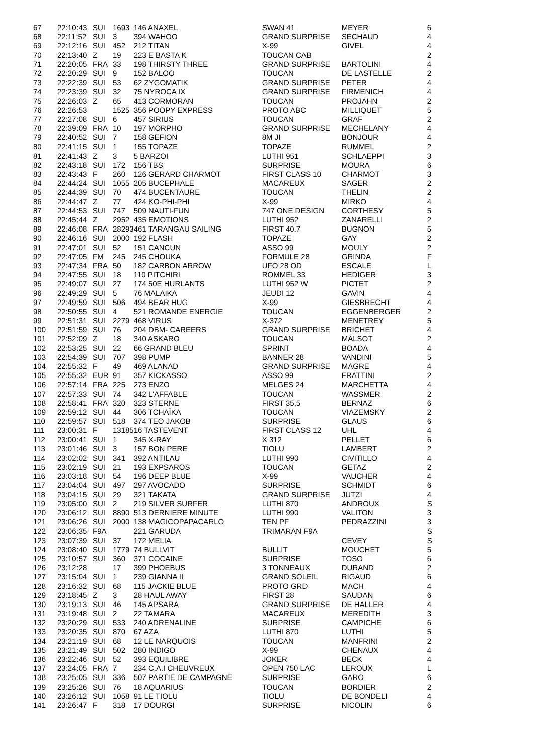| 67 | 22:10:43 | SUI | 1693 | 146 ANAXEL | SWAN 41 | MEYER | 6 |
| 68 | 22:11:52 | SUI | 3 | 394 WAHOO | GRAND SURPRISE | SECHAUD | 4 |
| 69 | 22:12:16 | SUI | 452 | 212 TITAN | X-99 | GIVEL | 4 |
| 70 | 22:13:40 | Z | 19 | 223 E BASTA K | TOUCAN CAB | | 2 |
| 71 | 22:20:05 | FRA | 33 | 198 THIRSTY THREE | GRAND SURPRISE | BARTOLINI | 4 |
| 72 | 22:20:29 | SUI | 9 | 152 BALOO | TOUCAN | DE LASTELLE | 2 |
| 73 | 22:22:39 | SUI | 53 | 62 ZYGOMATIK | GRAND SURPRISE | PETER | 4 |
| 74 | 22:23:39 | SUI | 32 | 75 NYROCA IX | GRAND SURPRISE | FIRMENICH | 4 |
| 75 | 22:26:03 | Z | 65 | 413 CORMORAN | TOUCAN | PROJAHN | 2 |
| 76 | 22:26:53 | | 1525 | 356 POOPY EXPRESS | PROTO ABC | MILLIQUET | 5 |
| 77 | 22:27:08 | SUI | 6 | 457 SIRIUS | TOUCAN | GRAF | 2 |
| 78 | 22:39:09 | FRA | 10 | 197 MORPHO | GRAND SURPRISE | MECHELANY | 4 |
| 79 | 22:40:52 | SUI | 7 | 158 GEFION | 8M JI | BONJOUR | 4 |
| 80 | 22:41:15 | SUI | 1 | 155 TOPAZE | TOPAZE | RUMMEL | 2 |
| 81 | 22:41:43 | Z | 3 | 5 BARZOI | LUTHI 951 | SCHLAEPPI | 3 |
| 82 | 22:43:18 | SUI | 172 | 156 TBS | SURPRISE | MOURA | 6 |
| 83 | 22:43:43 | F | 260 | 126 GERARD CHARMOT | FIRST CLASS 10 | CHARMOT | 3 |
| 84 | 22:44:24 | SUI | 1055 | 205 BUCEPHALE | MACAREUX | SAGER | 2 |
| 85 | 22:44:39 | SUI | 70 | 474 BUCENTAURE | TOUCAN | THELIN | 2 |
| 86 | 22:44:47 | Z | 77 | 424 KO-PHI-PHI | X-99 | MIRKO | 4 |
| 87 | 22:44:53 | SUI | 747 | 509 NAUTI-FUN | 747 ONE DESIGN | CORTHESY | 5 |
| 88 | 22:45:44 | Z | 2952 | 435 EMOTIONS | LUTHI 952 | ZANARELLI | 2 |
| 89 | 22:46:08 | FRA | 28293 | 461 TARANGAU SAILING | FIRST 40.7 | BUGNON | 5 |
| 90 | 22:46:16 | SUI | 2000 | 192 FLASH | TOPAZE | GAY | 2 |
| 91 | 22:47:01 | SUI | 52 | 151 CANCUN | ASSO 99 | MOULY | 2 |
| 92 | 22:47:05 | FM | 245 | 245 CHOUKA | FORMULE 28 | GRINDA | F |
| 93 | 22:47:34 | FRA | 50 | 182 CARBON ARROW | UFO 28 OD | ESCALE | L |
| 94 | 22:47:55 | SUI | 18 | 110 PITCHIRI | ROMMEL 33 | HEDIGER | 3 |
| 95 | 22:49:07 | SUI | 27 | 174 50E HURLANTS | LUTHI 952 W | PICTET | 2 |
| 96 | 22:49:29 | SUI | 5 | 76 MALAIKA | JEUDI 12 | GAVIN | 4 |
| 97 | 22:49:59 | SUI | 506 | 494 BEAR HUG | X-99 | GIESBRECHT | 4 |
| 98 | 22:50:55 | SUI | 4 | 521 ROMANDE ENERGIE | TOUCAN | EGGENBERGER | 2 |
| 99 | 22:51:31 | SUI | 2279 | 468 VIRUS | X-372 | MENETREY | 5 |
| 100 | 22:51:59 | SUI | 76 | 204 DBM- CAREERS | GRAND SURPRISE | BRICHET | 4 |
| 101 | 22:52:09 | Z | 18 | 340 ASKARO | TOUCAN | MALSOT | 2 |
| 102 | 22:53:25 | SUI | 22 | 66 GRAND BLEU | SPRINT | BOADA | 4 |
| 103 | 22:54:39 | SUI | 707 | 398 PUMP | BANNER 28 | VANDINI | 5 |
| 104 | 22:55:32 | F | 49 | 469 ALANAD | GRAND SURPRISE | MAGRE | 4 |
| 105 | 22:55:32 | EUR | 91 | 357 KICKASSO | ASSO 99 | FRATTINI | 2 |
| 106 | 22:57:14 | FRA | 225 | 273 ENZO | MELGES 24 | MARCHETTA | 4 |
| 107 | 22:57:33 | SUI | 74 | 342 L'AFFABLE | TOUCAN | WASSMER | 2 |
| 108 | 22:58:41 | FRA | 320 | 323 STERNE | FIRST 35,5 | BERNAZ | 6 |
| 109 | 22:59:12 | SUI | 44 | 306 TCHAÏKA | TOUCAN | VIAZEMSKY | 2 |
| 110 | 22:59:57 | SUI | 518 | 374 TEO JAKOB | SURPRISE | GLAUS | 6 |
| 111 | 23:00:31 | F | 13185 | 16 TASTEVENT | FIRST CLASS 12 | UHL | 4 |
| 112 | 23:00:41 | SUI | 1 | 345 X-RAY | X 312 | PELLET | 6 |
| 113 | 23:01:46 | SUI | 3 | 157 BON PERE | TIOLU | LAMBERT | 2 |
| 114 | 23:02:02 | SUI | 341 | 392 ANTILAU | LUTHI 990 | CIVITILLO | 4 |
| 115 | 23:02:19 | SUI | 21 | 193 EXPSAROS | TOUCAN | GETAZ | 2 |
| 116 | 23:03:18 | SUI | 54 | 196 DEEP BLUE | X-99 | VAUCHER | 4 |
| 117 | 23:04:04 | SUI | 497 | 297 AVOCADO | SURPRISE | SCHMIDT | 6 |
| 118 | 23:04:15 | SUI | 29 | 321 TAKATA | GRAND SURPRISE | JUTZI | 4 |
| 119 | 23:05:00 | SUI | 2 | 219 SILVER SURFER | LUTHI 870 | ANDROUX | S |
| 120 | 23:06:12 | SUI | 8890 | 513 DERNIERE MINUTE | LUTHI 990 | VALITON | 3 |
| 121 | 23:06:26 | SUI | 2000 | 138 MAGICOPAPACARLO | TEN PF | PEDRAZZINI | 3 |
| 122 | 23:06:35 | F9A | | 221 GARUDA | TRIMARAN F9A | | S |
| 123 | 23:07:39 | SUI | 37 | 172 MELIA | | CEVEY | S |
| 124 | 23:08:40 | SUI | 1779 | 74 BULLVIT | BULLIT | MOUCHET | 5 |
| 125 | 23:10:57 | SUI | 360 | 371 COCAINE | SURPRISE | TOSO | 6 |
| 126 | 23:12:28 | | 17 | 399 PHOEBUS | 3 TONNEAUX | DURAND | 2 |
| 127 | 23:15:04 | SUI | 1 | 239 GIANNA II | GRAND SOLEIL | RIGAUD | 6 |
| 128 | 23:16:32 | SUI | 68 | 115 JACKIE BLUE | PROTO GRD | MACH | 4 |
| 129 | 23:18:45 | Z | 3 | 28 HAUL AWAY | FIRST 28 | SAUDAN | 6 |
| 130 | 23:19:13 | SUI | 46 | 145 APSARA | GRAND SURPRISE | DE HALLER | 4 |
| 131 | 23:19:48 | SUI | 2 | 22 TAMARA | MACAREUX | MEREDITH | 3 |
| 132 | 23:20:29 | SUI | 533 | 240 ADRENALINE | SURPRISE | CAMPICHE | 6 |
| 133 | 23:20:35 | SUI | 870 | 67 AZA | LUTHI 870 | LUTHI | 5 |
| 134 | 23:21:19 | SUI | 68 | 12 LE NARQUOIS | TOUCAN | MANFRINI | 2 |
| 135 | 23:21:49 | SUI | 502 | 280 INDIGO | X-99 | CHENAUX | 4 |
| 136 | 23:22:46 | SUI | 52 | 393 EQUILIBRE | JOKER | BECK | 4 |
| 137 | 23:24:05 | FRA | 7 | 234 C.A.I CHEUVREUX | OPEN 750 LAC | LEROUX | L |
| 138 | 23:25:05 | SUI | 336 | 507 PARTIE DE CAMPAGNE | SURPRISE | GARO | 6 |
| 139 | 23:25:26 | SUI | 76 | 18 AQUARIUS | TOUCAN | BORDIER | 2 |
| 140 | 23:26:12 | SUI | 1058 | 91 LE TIOLU | TIOLU | DE BONDELI | 4 |
| 141 | 23:26:47 | F | 318 | 17 DOURGI | SURPRISE | NICOLIN | 6 |